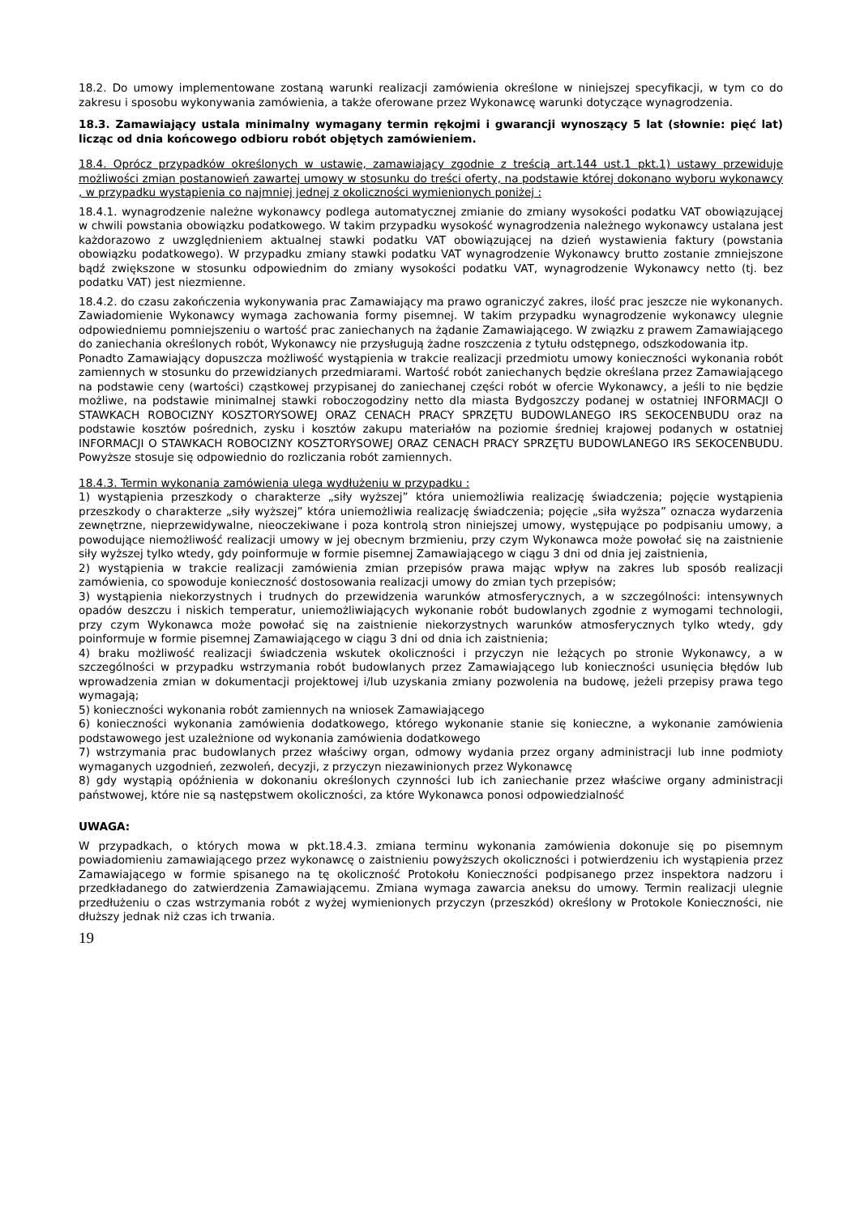18.2. Do umowy implementowane zostaną warunki realizacji zamówienia określone w niniejszej specyfikacji, w tym co do zakresu i sposobu wykonywania zamówienia, a także oferowane przez Wykonawcę warunki dotyczące wynagrodzenia.
18.3. Zamawiający ustala minimalny wymagany termin rękojmi i gwarancji wynoszący 5 lat (słownie: pięć lat) licząc od dnia końcowego odbioru robót objętych zamówieniem.
18.4. Oprócz przypadków określonych w ustawie, zamawiający zgodnie z treścią art.144 ust.1 pkt.1) ustawy przewiduje możliwości zmian postanowień zawartej umowy w stosunku do treści oferty, na podstawie której dokonano wyboru wykonawcy , w przypadku wystąpienia co najmniej jednej z okoliczności wymienionych poniżej :
18.4.1. wynagrodzenie należne wykonawcy podlega automatycznej zmianie do zmiany wysokości podatku VAT obowiązującej w chwili powstania obowiązku podatkowego. W takim przypadku wysokość wynagrodzenia należnego wykonawcy ustalana jest każdorazowo z uwzględnieniem aktualnej stawki podatku VAT obowiązującej na dzień wystawienia faktury (powstania obowiązku podatkowego). W przypadku zmiany stawki podatku VAT wynagrodzenie Wykonawcy brutto zostanie zmniejszone bądź zwiększone w stosunku odpowiednim do zmiany wysokości podatku VAT, wynagrodzenie Wykonawcy netto (tj. bez podatku VAT) jest niezmienne.
18.4.2. do czasu zakończenia wykonywania prac Zamawiający ma prawo ograniczyć zakres, ilość prac jeszcze nie wykonanych. Zawiadomienie Wykonawcy wymaga zachowania formy pisemnej. W takim przypadku wynagrodzenie wykonawcy ulegnie odpowiedniemu pomniejszeniu o wartość prac zaniechanych na żądanie Zamawiającego. W związku z prawem Zamawiającego do zaniechania określonych robót, Wykonawcy nie przysługują żadne roszczenia z tytułu odstępnego, odszkodowania itp.
Ponadto Zamawiający dopuszcza możliwość wystąpienia w trakcie realizacji przedmiotu umowy konieczności wykonania robót zamiennych w stosunku do przewidzianych przedmiarami. Wartość robót zaniechanych będzie określana przez Zamawiającego na podstawie ceny (wartości) cząstkowej przypisanej do zaniechanej części robót w ofercie Wykonawcy, a jeśli to nie będzie możliwe, na podstawie minimalnej stawki roboczogodziny netto dla miasta Bydgoszczy podanej w ostatniej INFORMACJI O STAWKACH ROBOCIZNY KOSZTORYSOWEJ ORAZ CENACH PRACY SPRZĘTU BUDOWLANEGO IRS SEKOCENBUDU oraz na podstawie kosztów pośrednich, zysku i kosztów zakupu materiałów na poziomie średniej krajowej podanych w ostatniej INFORMACJI O STAWKACH ROBOCIZNY KOSZTORYSOWEJ ORAZ CENACH PRACY SPRZĘTU BUDOWLANEGO IRS SEKOCENBUDU. Powyższe stosuje się odpowiednio do rozliczania robót zamiennych.
18.4.3. Termin wykonania zamówienia ulega wydłużeniu w przypadku :
1) wystąpienia przeszkody o charakterze „siły wyższej” która uniemożliwia realizację świadczenia; pojęcie wystąpienia przeszkody o charakterze „siły wyższej” która uniemożliwia realizację świadczenia; pojęcie „siła wyższa” oznacza wydarzenia zewnętrzne, nieprzewidywalne, nieoczekiwane i poza kontrolą stron niniejszej umowy, występujące po podpisaniu umowy, a powodujące niemożliwość realizacji umowy w jej obecnym brzmieniu, przy czym Wykonawca może powołać się na zaistnienie siły wyższej tylko wtedy, gdy poinformuje w formie pisemnej Zamawiającego w ciągu 3 dni od dnia jej zaistnienia,
2) wystąpienia w trakcie realizacji zamówienia zmian przepisów prawa mając wpływ na zakres lub sposób realizacji zamówienia, co spowoduje konieczność dostosowania realizacji umowy do zmian tych przepisów;
3) wystąpienia niekorzystnych i trudnych do przewidzenia warunków atmosferycznych, a w szczególności: intensywnych opadów deszczu i niskich temperatur, uniemożliwiających wykonanie robót budowlanych zgodnie z wymogami technologii, przy czym Wykonawca może powołać się na zaistnienie niekorzystnych warunków atmosferycznych tylko wtedy, gdy poinformuje w formie pisemnej Zamawiającego w ciągu 3 dni od dnia ich zaistnienia;
4) braku możliwość realizacji świadczenia wskutek okoliczności i przyczyn nie leżących po stronie Wykonawcy, a w szczególności w przypadku wstrzymania robót budowlanych przez Zamawiającego lub konieczności usunięcia błędów lub wprowadzenia zmian w dokumentacji projektowej i/lub uzyskania zmiany pozwolenia na budowę, jeżeli przepisy prawa tego wymagają;
5) konieczności wykonania robót zamiennych na wniosek Zamawiającego
6) konieczności wykonania zamówienia dodatkowego, którego wykonanie stanie się konieczne, a wykonanie zamówienia podstawowego jest uzależnione od wykonania zamówienia dodatkowego
7) wstrzymania prac budowlanych przez właściwy organ, odmowy wydania przez organy administracji lub inne podmioty wymaganych uzgodnień, zezwoleń, decyzji, z przyczyn niezawinionych przez Wykonawcę
8) gdy wystąpią opóźnienia w dokonaniu określonych czynności lub ich zaniechanie przez właściwe organy administracji państwowej, które nie są następstwem okoliczności, za które Wykonawca ponosi odpowiedzialność
UWAGA:
W przypadkach, o których mowa w pkt.18.4.3. zmiana terminu wykonania zamówienia dokonuje się po pisemnym powiadomieniu zamawiającego przez wykonawcę o zaistnieniu powyższych okoliczności i potwierdzeniu ich wystąpienia przez Zamawiającego w formie spisanego na tę okoliczność Protokołu Konieczności podpisanego przez inspektora nadzoru i przedkładanego do zatwierdzenia Zamawiającemu. Zmiana wymaga zawarcia aneksu do umowy. Termin realizacji ulegnie przedłużeniu o czas wstrzymania robót z wyżej wymienionych przyczyn (przeszkód) określony w Protokole Konieczności, nie dłuższy jednak niż czas ich trwania.
19